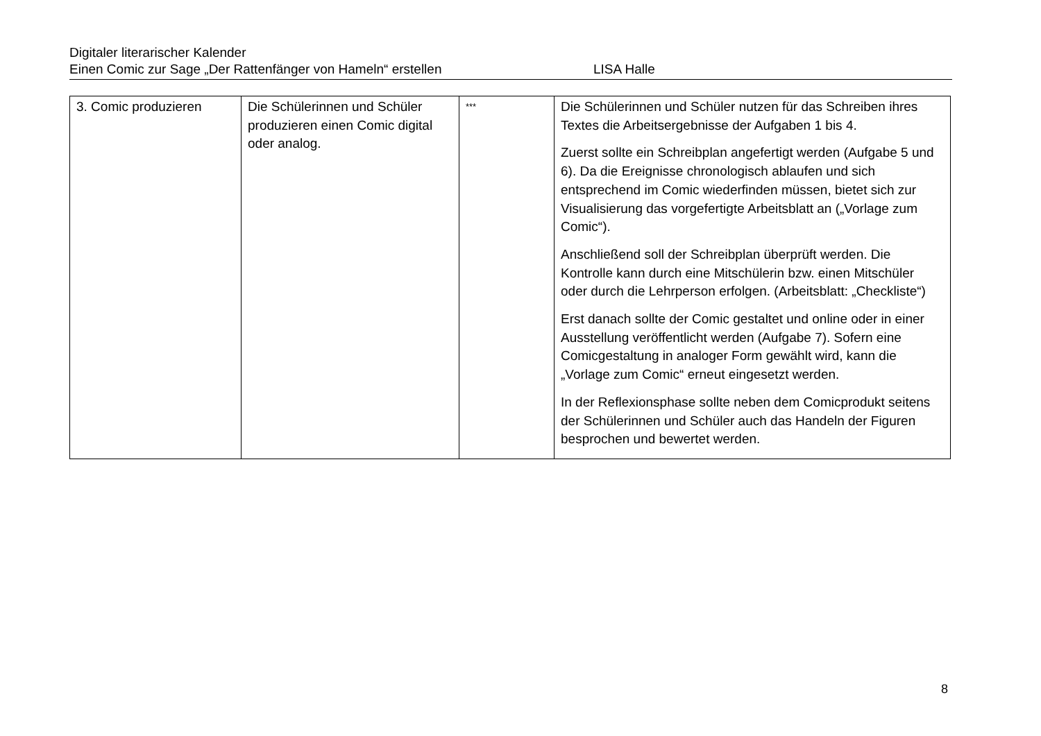Digitaler literarischer Kalender
Einen Comic zur Sage „Der Rattenfänger von Hameln“ erstellen LISA Halle
| 3. Comic produzieren | Die Schülerinnen und Schüler produzieren einen Comic digital oder analog. | *** | Die Schülerinnen und Schüler nutzen für das Schreiben ihres Textes die Arbeitsergebnisse der Aufgaben 1 bis 4. Zuerst sollte ein Schreibplan angefertigt werden (Aufgabe 5 und 6). Da die Ereignisse chronologisch ablaufen und sich entsprechend im Comic wiederfinden müssen, bietet sich zur Visualisierung das vorgefertigte Arbeitsblatt an („Vorlage zum Comic“). Anschließend soll der Schreibplan überprüft werden. Die Kontrolle kann durch eine Mitschülerin bzw. einen Mitschüler oder durch die Lehrperson erfolgen. (Arbeitsblatt: „Checkliste“) Erst danach sollte der Comic gestaltet und online oder in einer Ausstellung veröffentlicht werden (Aufgabe 7). Sofern eine Comicgestaltung in analoger Form gewählt wird, kann die „Vorlage zum Comic“ erneut eingesetzt werden. In der Reflexionsphase sollte neben dem Comicprodukt seitens der Schülerinnen und Schüler auch das Handeln der Figuren besprochen und bewertet werden. |
8